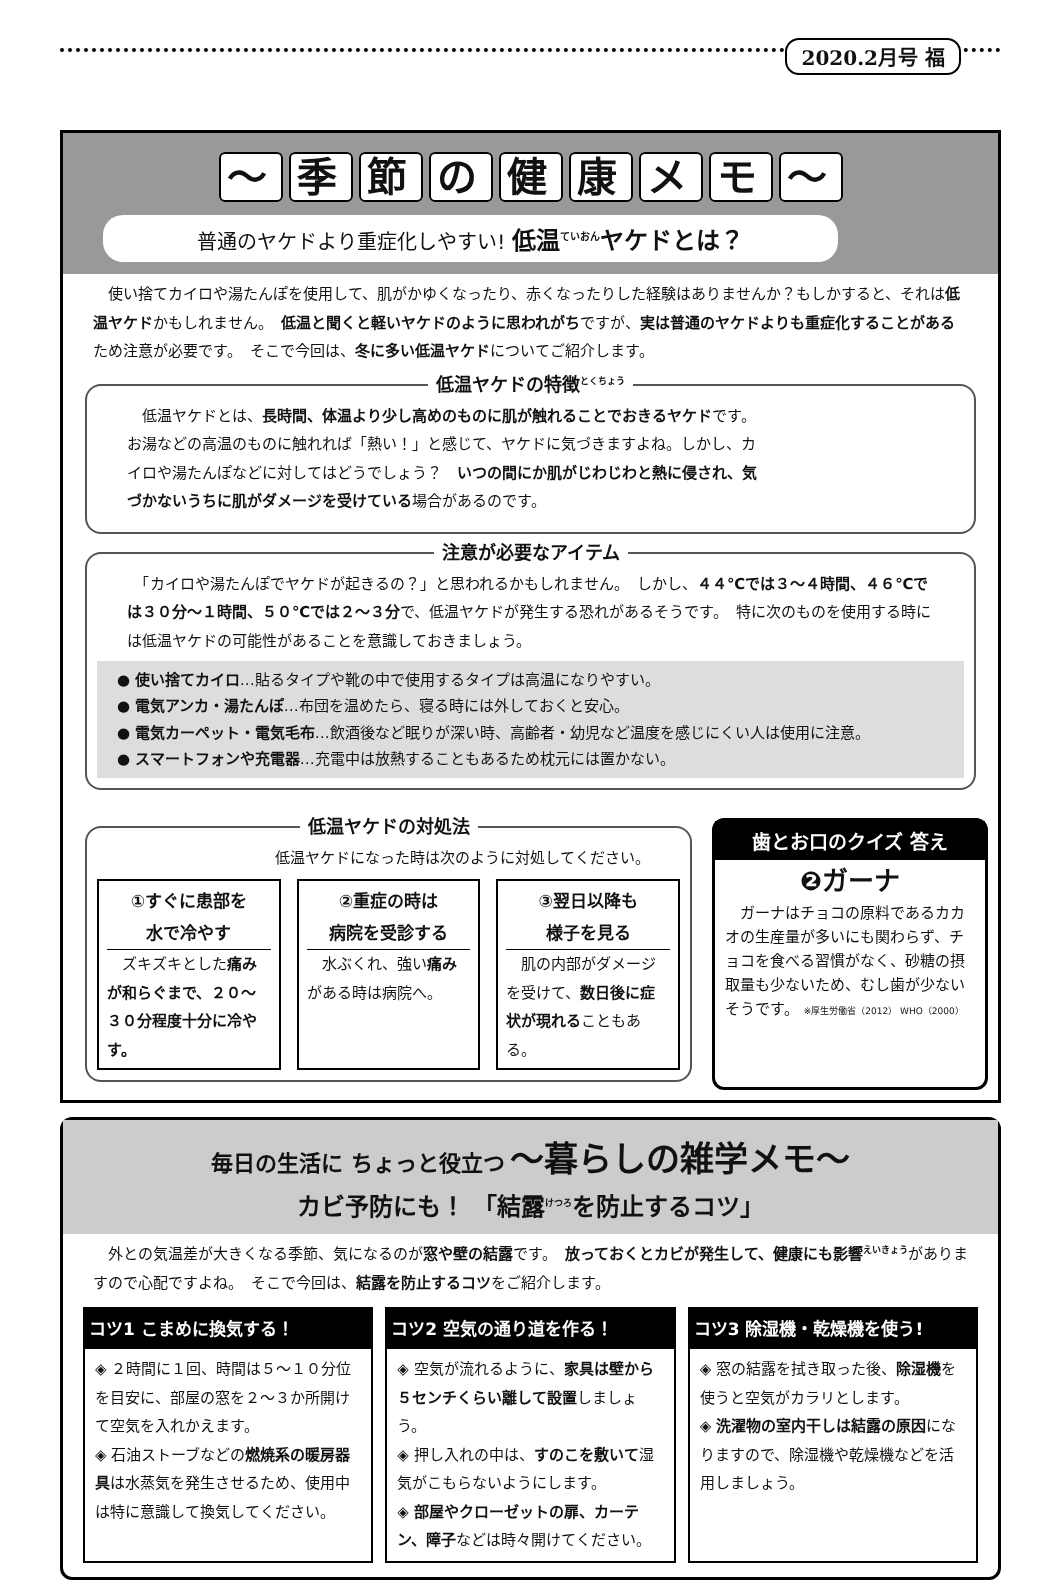2020.2月号 福
～ 季節の健康メモ ～
普通のヤケドより重症化しやすい! 低温<sup>ていおん</sup>ヤケドとは？
　使い捨てカイロや湯たんぽを使用して、肌がかゆくなったり、赤くなったりした経験はありませんか？もしかすると、それは低温ヤケドかもしれません。　低温と聞くと軽いヤケドのように思われがちですが、実は普通のヤケドよりも重症化することがあるため注意が必要です。　そこで今回は、冬に多い低温ヤケドについてご紹介します。
低温ヤケドの特徴<sup>とくちょう</sup>
　低温ヤケドとは、長時間、体温より少し高めのものに肌が触れることでおきるヤケドです。　お湯などの高温のものに触れれば「熱い！」と感じて、ヤケドに気づきますよね。しかし、カイロや湯たんぽなどに対してはどうでしょう？　いつの間にか肌がじわじわと熱に侵され、気づかないうちに肌がダメージを受けている場合があるのです。
注意が必要なアイテム
　「カイロや湯たんぽでヤケドが起きるの？」と思われるかもしれません。　しかし、４４℃では３～４時間、４６℃では３０分～１時間、５０℃では２～３分で、低温ヤケドが発生する恐れがあるそうです。　特に次のものを使用する時には低温ヤケドの可能性があることを意識しておきましょう。
● 使い捨てカイロ…貼るタイプや靴の中で使用するタイプは高温になりやすい。
● 電気アンカ・湯たんぽ…布団を温めたら、寝る時には外しておくと安心。
● 電気カーペット・電気毛布…飲酒後など眠りが深い時、高齢者・幼児など温度を感じにくい人は使用に注意。
● スマートフォンや充電器…充電中は放熱することもあるため枕元には置かない。
低温ヤケドの対処法
低温ヤケドになった時は次のように対処してください。
①すぐに患部を
水で冷やす
　ズキズキとした痛みが和らぐまで、２０～３０分程度十分に冷やす。
②重症の時は
病院を受診する
　水ぶくれ、強い痛みがある時は病院へ。
③翌日以降も
様子を見る
　肌の内部がダメージを受けて、数日後に症状が現れることもある。
歯とお口のクイズ 答え
❷ガーナ
　ガーナはチョコの原料であるカカオの生産量が多いにも関わらず、チョコを食べる習慣がなく、砂糖の摂取量も少ないため、むし歯が少ないそうです。 ※厚生労働省（2012） WHO（2000）
毎日の生活に ちょっと役立つ ～暮らしの雑学メモ～
カビ予防にも！ 「結露<sup>けつろ</sup>を防止するコツ」
　外との気温差が大きくなる季節、気になるのが窓や壁の結露です。　放っておくとカビが発生して、健康にも影響<sup>えいきょう</sup>がありますので心配ですよね。　そこで今回は、結露を防止するコツをご紹介します。
コツ1 こまめに換気する！
◈ ２時間に１回、時間は５～１０分位を目安に、部屋の窓を２～３か所開けて空気を入れかえます。
◈ 石油ストーブなどの燃焼系の暖房器具は水蒸気を発生させるため、使用中は特に意識して換気してください。
コツ2 空気の通り道を作る！
◈ 空気が流れるように、家具は壁から５センチくらい離して設置しましょう。
◈ 押し入れの中は、すのこを敷いて湿気がこもらないようにします。
◈ 部屋やクローゼットの扉、カーテン、障子などは時々開けてください。
コツ3 除湿機・乾燥機を使う!
◈ 窓の結露を拭き取った後、除湿機を使うと空気がカラリとします。
◈ 洗濯物の室内干しは結露の原因になりますので、除湿機や乾燥機などを活用しましょう。